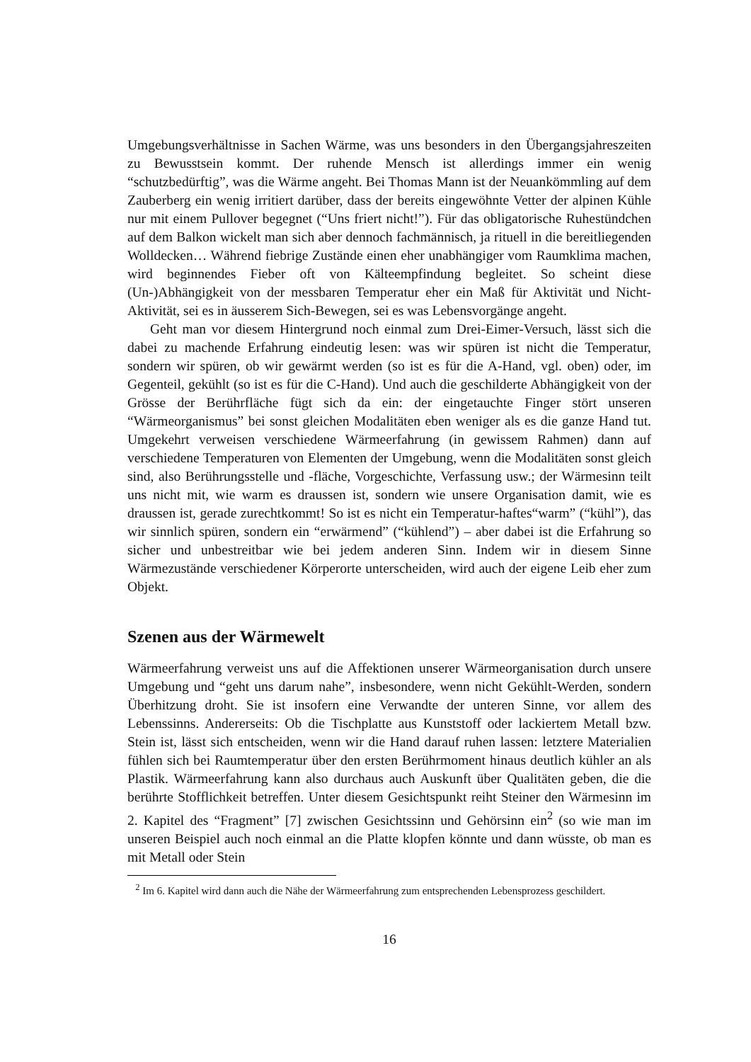Umgebungsverhältnisse in Sachen Wärme, was uns besonders in den Übergangsjahreszeiten zu Bewusstsein kommt. Der ruhende Mensch ist allerdings immer ein wenig “schutzbedürftig”, was die Wärme angeht. Bei Thomas Mann ist der Neuankömmling auf dem Zauberberg ein wenig irritiert darüber, dass der bereits eingewöhnte Vetter der alpinen Kühle nur mit einem Pullover begegnet (“Uns friert nicht!”). Für das obligatorische Ruhestündchen auf dem Balkon wickelt man sich aber dennoch fachmännisch, ja rituell in die bereitliegenden Wolldecken… Während fiebrige Zustände einen eher unabhängiger vom Raumklima machen, wird beginnendes Fieber oft von Kälteempfindung begleitet. So scheint diese (Un-)Abhängigkeit von der messbaren Temperatur eher ein Maß für Aktivität und Nicht-Aktivität, sei es in äusserem Sich-Bewegen, sei es was Lebensvorgänge angeht.
Geht man vor diesem Hintergrund noch einmal zum Drei-Eimer-Versuch, lässt sich die dabei zu machende Erfahrung eindeutig lesen: was wir spüren ist nicht die Temperatur, sondern wir spüren, ob wir gewärmt werden (so ist es für die A-Hand, vgl. oben) oder, im Gegenteil, gekühlt (so ist es für die C-Hand). Und auch die geschilderte Abhängigkeit von der Grösse der Berührfläche fügt sich da ein: der eingetauchte Finger stört unseren “Wärmeorganismus” bei sonst gleichen Modalitäten eben weniger als es die ganze Hand tut. Umgekehrt verweisen verschiedene Wärmeerfahrung (in gewissem Rahmen) dann auf verschiedene Temperaturen von Elementen der Umgebung, wenn die Modalitäten sonst gleich sind, also Berührungsstelle und -fläche, Vorgeschichte, Verfassung usw.; der Wärmesinn teilt uns nicht mit, wie warm es draussen ist, sondern wie unsere Organisation damit, wie es draussen ist, gerade zurechtkommt! So ist es nicht ein Temperatur-haftes“warm” (“kühl”), das wir sinnlich spüren, sondern ein “erwärmend” (“kühlend”) – aber dabei ist die Erfahrung so sicher und unbestreitbar wie bei jedem anderen Sinn. Indem wir in diesem Sinne Wärmezustände verschiedener Körperorte unterscheiden, wird auch der eigene Leib eher zum Objekt.
Szenen aus der Wärmewelt
Wärmeerfahrung verweist uns auf die Affektionen unserer Wärmeorganisation durch unsere Umgebung und “geht uns darum nahe”, insbesondere, wenn nicht Gekühlt-Werden, sondern Überhitzung droht. Sie ist insofern eine Verwandte der unteren Sinne, vor allem des Lebenssinns. Andererseits: Ob die Tischplatte aus Kunststoff oder lackiertem Metall bzw. Stein ist, lässt sich entscheiden, wenn wir die Hand darauf ruhen lassen: letztere Materialien fühlen sich bei Raumtemperatur über den ersten Berührmoment hinaus deutlich kühler an als Plastik. Wärmeerfahrung kann also durchaus auch Auskunft über Qualitäten geben, die die berührte Stofflichkeit betreffen. Unter diesem Gesichtspunkt reiht Steiner den Wärmesinn im 2. Kapitel des “Fragment” [7] zwischen Gesichtssinn und Gehörsinn ein<sup>2</sup> (so wie man im unseren Beispiel auch noch einmal an die Platte klopfen könnte und dann wüsste, ob man es mit Metall oder Stein
<sup>2</sup> Im 6. Kapitel wird dann auch die Nähe der Wärmeerfahrung zum entsprechenden Lebensprozess geschildert.
16